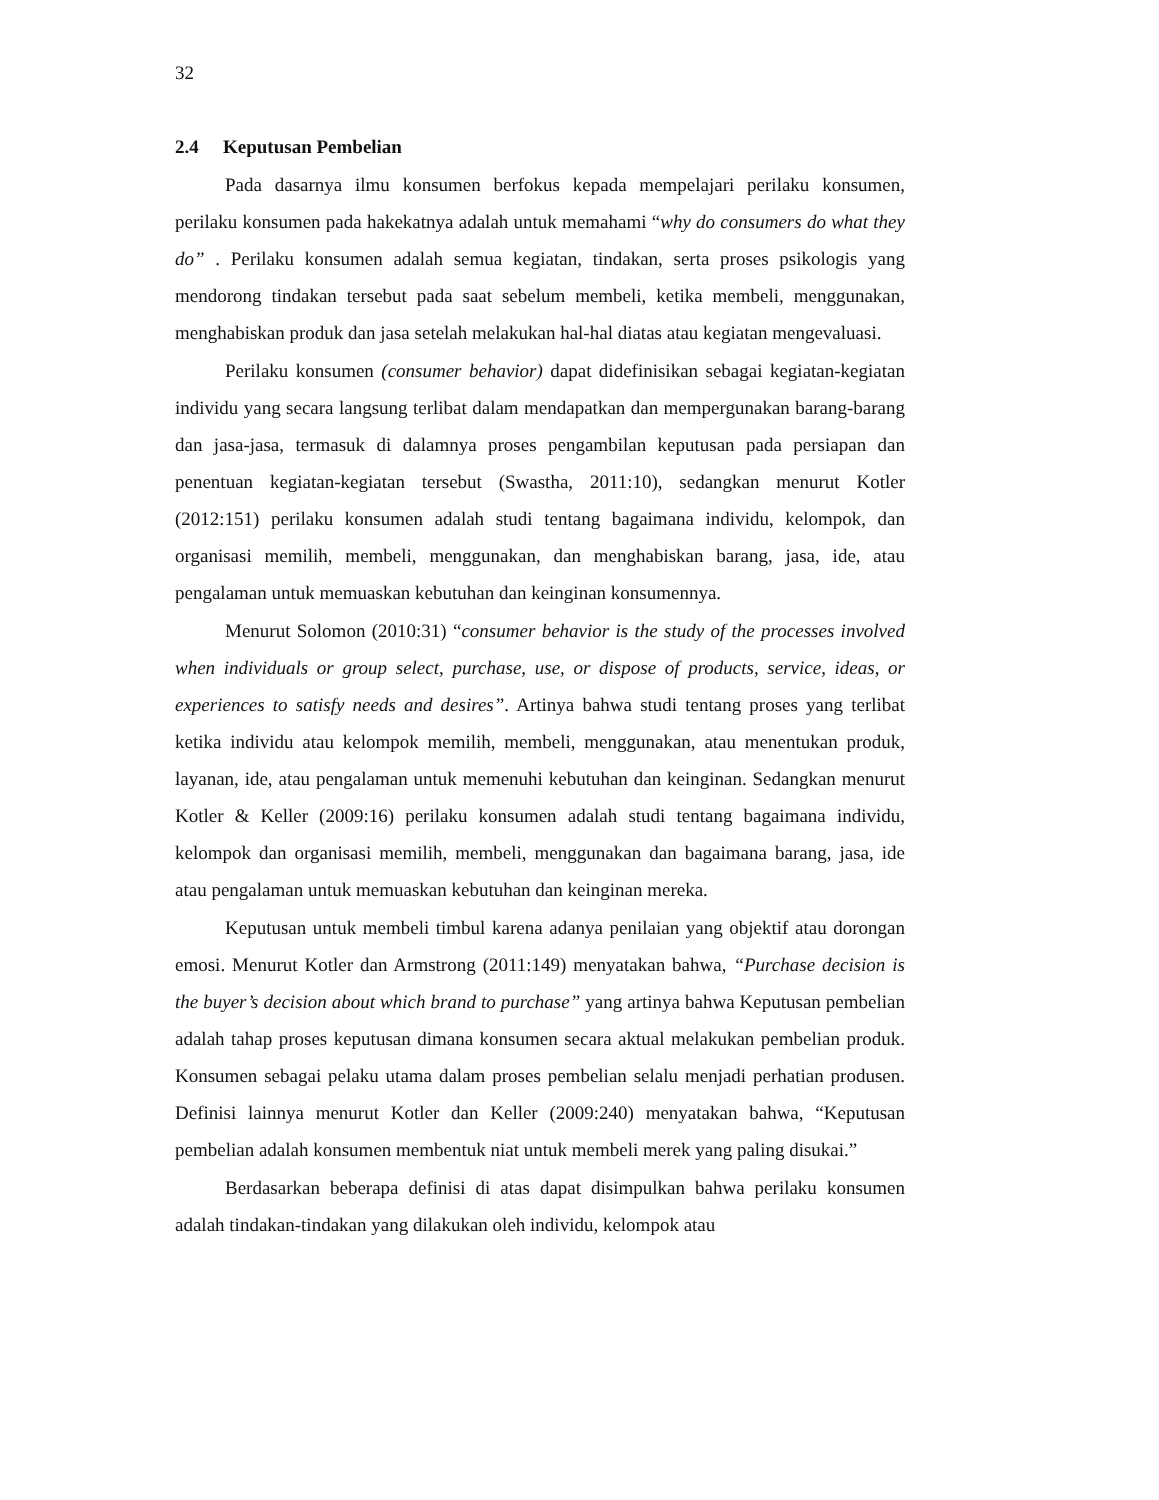32
2.4 Keputusan Pembelian
Pada dasarnya ilmu konsumen berfokus kepada mempelajari perilaku konsumen, perilaku konsumen pada hakekatnya adalah untuk memahami “why do consumers do what they do” . Perilaku konsumen adalah semua kegiatan, tindakan, serta proses psikologis yang mendorong tindakan tersebut pada saat sebelum membeli, ketika membeli, menggunakan, menghabiskan produk dan jasa setelah melakukan hal-hal diatas atau kegiatan mengevaluasi.
Perilaku konsumen (consumer behavior) dapat didefinisikan sebagai kegiatan-kegiatan individu yang secara langsung terlibat dalam mendapatkan dan mempergunakan barang-barang dan jasa-jasa, termasuk di dalamnya proses pengambilan keputusan pada persiapan dan penentuan kegiatan-kegiatan tersebut (Swastha, 2011:10), sedangkan menurut Kotler (2012:151) perilaku konsumen adalah studi tentang bagaimana individu, kelompok, dan organisasi memilih, membeli, menggunakan, dan menghabiskan barang, jasa, ide, atau pengalaman untuk memuaskan kebutuhan dan keinginan konsumennya.
Menurut Solomon (2010:31) “consumer behavior is the study of the processes involved when individuals or group select, purchase, use, or dispose of products, service, ideas, or experiences to satisfy needs and desires”. Artinya bahwa studi tentang proses yang terlibat ketika individu atau kelompok memilih, membeli, menggunakan, atau menentukan produk, layanan, ide, atau pengalaman untuk memenuhi kebutuhan dan keinginan. Sedangkan menurut Kotler & Keller (2009:16) perilaku konsumen adalah studi tentang bagaimana individu, kelompok dan organisasi memilih, membeli, menggunakan dan bagaimana barang, jasa, ide atau pengalaman untuk memuaskan kebutuhan dan keinginan mereka.
Keputusan untuk membeli timbul karena adanya penilaian yang objektif atau dorongan emosi. Menurut Kotler dan Armstrong (2011:149) menyatakan bahwa, “Purchase decision is the buyer’s decision about which brand to purchase” yang artinya bahwa Keputusan pembelian adalah tahap proses keputusan dimana konsumen secara aktual melakukan pembelian produk. Konsumen sebagai pelaku utama dalam proses pembelian selalu menjadi perhatian produsen. Definisi lainnya menurut Kotler dan Keller (2009:240) menyatakan bahwa, “Keputusan pembelian adalah konsumen membentuk niat untuk membeli merek yang paling disukai.”
Berdasarkan beberapa definisi di atas dapat disimpulkan bahwa perilaku konsumen adalah tindakan-tindakan yang dilakukan oleh individu, kelompok atau